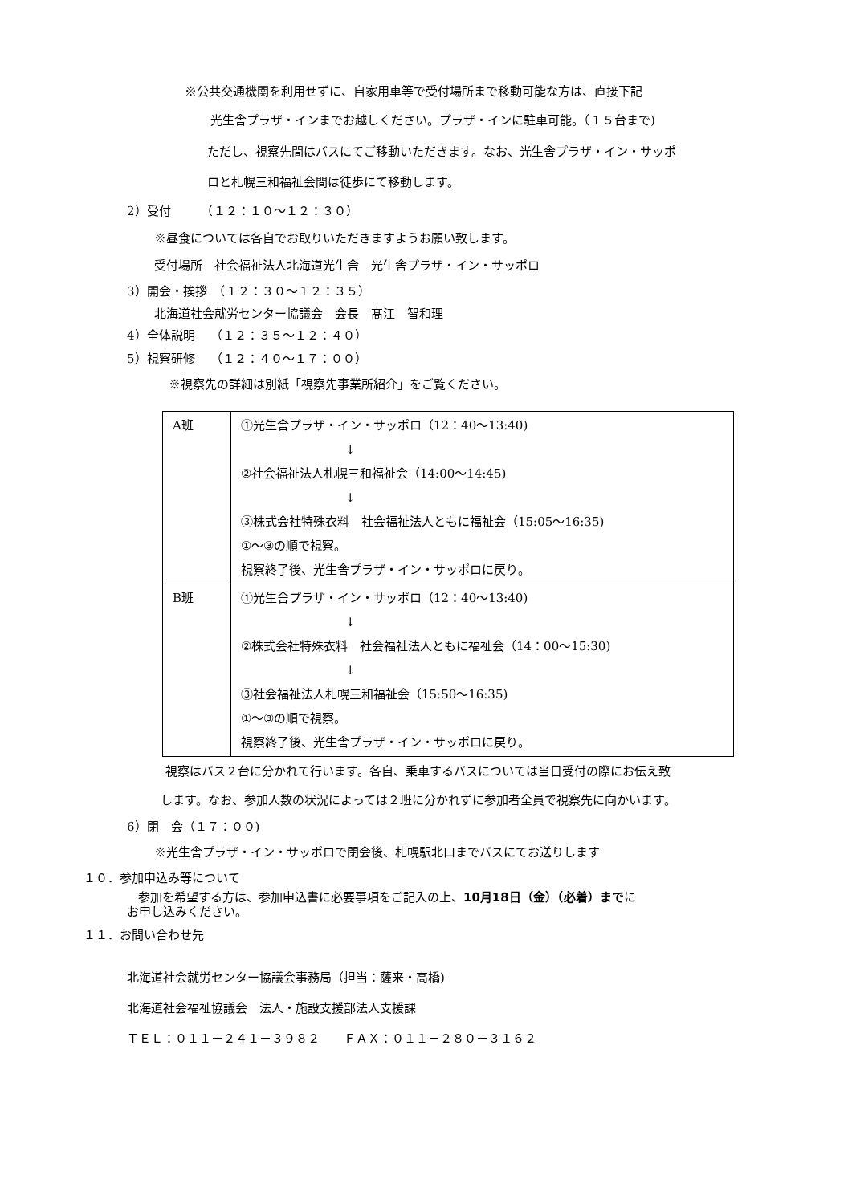※公共交通機関を利用せずに、自家用車等で受付場所まで移動可能な方は、直接下記
光生舎プラザ・インまでお越しください。プラザ・インに駐車可能。（１５台まで)
ただし、視察先間はバスにてご移動いただきます。なお、光生舎プラザ・イン・サッポ
ロと札幌三和福祉会間は徒歩にて移動します。
2）受付　　　（１２：１０～１２：３０）
※昼食については各自でお取りいただきますようお願い致します。
受付場所　社会福祉法人北海道光生舎　光生舎プラザ・イン・サッポロ
3）開会・挨拶　（１２：３０～１２：３５）
北海道社会就労センター協議会　会長　髙江　智和理
4）全体説明　 （１２：３５～１２：４０）
5）視察研修　 （１２：４０～１７：００）
※視察先の詳細は別紙「視察先事業所紹介」をご覧ください。
| A班 | ①光生舎プラザ・イン・サッポロ（12：40～13:40) ↓ ②社会福祉法人札幌三和福祉会（14:00～14:45) ↓ ③株式会社特殊衣料 社会福祉法人ともに福祉会（15:05～16:35) ①～③の順で視察。 視察終了後、光生舎プラザ・イン・サッポロに戻り。 |
| B班 | ①光生舎プラザ・イン・サッポロ（12：40～13:40) ↓ ②株式会社特殊衣料 社会福祉法人ともに福祉会（14：00～15:30) ↓ ③社会福祉法人札幌三和福祉会（15:50～16:35) ①～③の順で視察。 視察終了後、光生舎プラザ・イン・サッポロに戻り。 |
視察はバス２台に分かれて行います。各自、乗車するバスについては当日受付の際にお伝え致
します。なお、参加人数の状況によっては２班に分かれずに参加者全員で視察先に向かいます。
6）閉　会（１７：００)
※光生舎プラザ・イン・サッポロで閉会後、札幌駅北口までバスにてお送りします
１０．参加申込み等について
参加を希望する方は、参加申込書に必要事項をご記入の上、10月18日（金）（必着）までに
お申し込みください。
１１．お問い合わせ先
北海道社会就労センター協議会事務局（担当：薩来・高橋)
北海道社会福祉協議会　法人・施設支援部法人支援課
ＴＥＬ：０１１－２４１－３９８２　　ＦＡＸ：０１１－２８０－３１６２